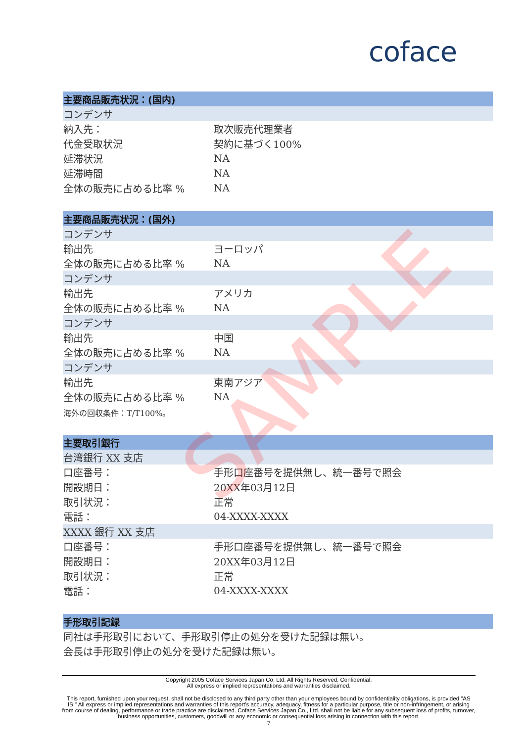coface
| 主要商品販売状況：(国内) | |
| --- | --- |
| コンデンサ | |
| 納入先： | 取次販売代理業者 |
| 代金受取状況 | 契約に基づく100% |
| 延滞状況 | NA |
| 延滞時間 | NA |
| 全体の販売に占める比率 % | NA |
| 主要商品販売状況：(国外) | |
| --- | --- |
| コンデンサ | |
| 輸出先 | ヨーロッパ |
| 全体の販売に占める比率 % | NA |
| コンデンサ | |
| 輸出先 | アメリカ |
| 全体の販売に占める比率 % | NA |
| コンデンサ | |
| 輸出先 | 中国 |
| 全体の販売に占める比率 % | NA |
| コンデンサ | |
| 輸出先 | 東南アジア |
| 全体の販売に占める比率 % | NA |
| 海外の回収条件：T/T100%。 | |
| 主要取引銀行 | |
| --- | --- |
| 台湾銀行 XX 支店 | |
| 口座番号： | 手形口座番号を提供無し、統一番号で照会 |
| 開設期日： | 20XX年03月12日 |
| 取引状況： | 正常 |
| 電話： | 04-XXXX-XXXX |
| XXXX 銀行 XX 支店 | |
| 口座番号： | 手形口座番号を提供無し、統一番号で照会 |
| 開設期日： | 20XX年03月12日 |
| 取引状況： | 正常 |
| 電話： | 04-XXXX-XXXX |
| 手形取引記録 |
| --- |
| 同社は手形取引において、手形取引停止の処分を受けた記録は無い。 |
| 会長は手形取引停止の処分を受けた記録は無い。 |
SAMPLE
Copyright 2005 Coface Services Japan Co, Ltd. All Rights Reserved. Confidential.
All express or implied representations and warranties disclaimed.
This report, furnished upon your request, shall not be disclosed to any third party other than your employees bound by confidentiality obligations, is provided "AS IS." All express or implied representations and warranties of this report's accuracy, adequacy, fitness for a particular purpose, title or non-infringement, or arising from course of dealing, performance or trade practice are disclaimed. Coface Services Japan Co., Ltd. shall not be liable for any subsequent loss of profits, turnover, business opportunities, customers, goodwill or any economic or consequential loss arising in connection with this report.
7